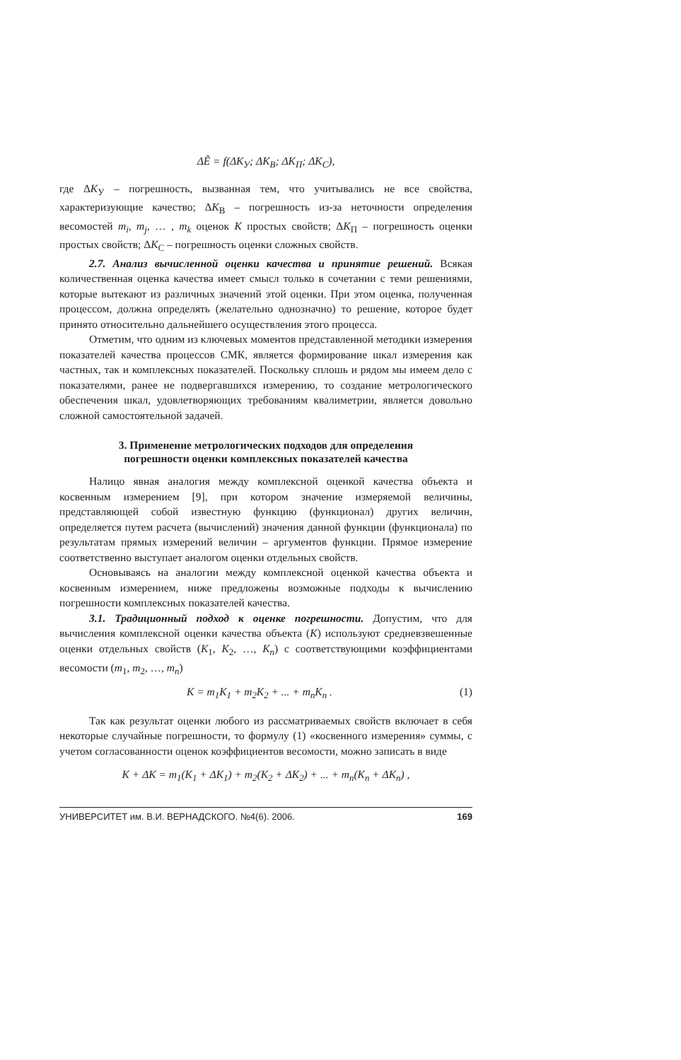ΔÊ = f(ΔK<sub>У</sub>; ΔK<sub>В</sub>; ΔK<sub>П</sub>; ΔK<sub>С</sub>),
где ΔK<sub>У</sub> – погрешность, вызванная тем, что учитывались не все свойства, характеризующие качество; ΔK<sub>В</sub> – погрешность из-за неточности определения весомостей m<sub>i</sub>, m<sub>j</sub>, … , m<sub>k</sub> оценок K простых свойств; ΔK<sub>П</sub> – погрешность оценки простых свойств; ΔK<sub>С</sub> – погрешность оценки сложных свойств.
2.7. Анализ вычисленной оценки качества и принятие решений. Всякая количественная оценка качества имеет смысл только в сочетании с теми решениями, которые вытекают из различных значений этой оценки. При этом оценка, полученная процессом, должна определять (желательно однозначно) то решение, которое будет принято относительно дальнейшего осуществления этого процесса.
Отметим, что одним из ключевых моментов представленной методики измерения показателей качества процессов СМК, является формирование шкал измерения как частных, так и комплексных показателей. Поскольку сплошь и рядом мы имеем дело с показателями, ранее не подвергавшихся измерению, то создание метрологического обеспечения шкал, удовлетворяющих требованиям квалиметрии, является довольно сложной самостоятельной задачей.
3. Применение метрологических подходов для определения
погрешности оценки комплексных показателей качества
Налицо явная аналогия между комплексной оценкой качества объекта и косвенным измерением [9], при котором значение измеряемой величины, представляющей собой известную функцию (функционал) других величин, определяется путем расчета (вычислений) значения данной функции (функционала) по результатам прямых измерений величин – аргументов функции. Прямое измерение соответственно выступает аналогом оценки отдельных свойств.
Основываясь на аналогии между комплексной оценкой качества объекта и косвенным измерением, ниже предложены возможные подходы к вычислению погрешности комплексных показателей качества.
3.1. Традиционный подход к оценке погрешности. Допустим, что для вычисления комплексной оценки качества объекта (K) используют средневзвешенные оценки отдельных свойств (K<sub>1</sub>, K<sub>2</sub>, …, K<sub>n</sub>) с соответствующими коэффициентами весомости (m<sub>1</sub>, m<sub>2</sub>, …, m<sub>n</sub>)
K = m<sub>1</sub>K<sub>1</sub> + m<sub>2</sub>K<sub>2</sub> + ... + m<sub>n</sub>K<sub>n</sub> . (1)
Так как результат оценки любого из рассматриваемых свойств включает в себя некоторые случайные погрешности, то формулу (1) «косвенного измерения» суммы, с учетом согласованности оценок коэффициентов весомости, можно записать в виде
K + ΔK = m<sub>1</sub>(K<sub>1</sub> + ΔK<sub>1</sub>) + m<sub>2</sub>(K<sub>2</sub> + ΔK<sub>2</sub>) + ... + m<sub>n</sub>(K<sub>n</sub> + ΔK<sub>n</sub>) ,
УНИВЕРСИТЕТ им. В.И. ВЕРНАДСКОГО. №4(6). 2006. 169